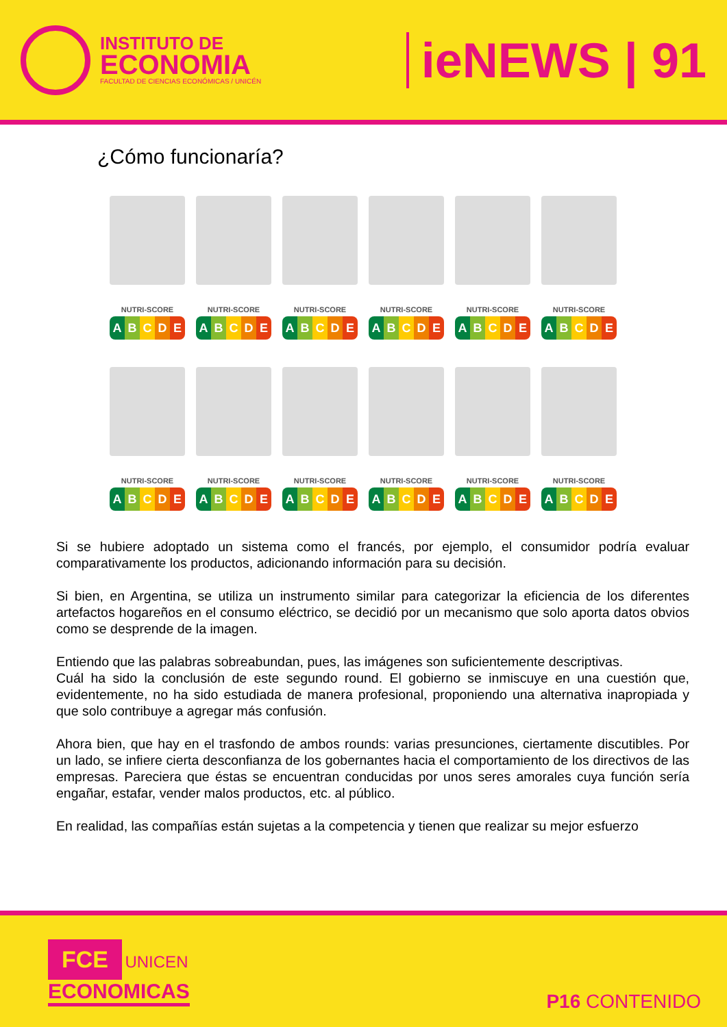INSTITUTO DE
ECONOMIA
FACULTAD DE CIENCIAS ECONÓMICAS / UNICÉN
ieNEWS | 91
¿Cómo funcionaría?
NUTRI-SCORE
ABCDE
NUTRI-SCORE
ABCDE
NUTRI-SCORE
ABCDE
NUTRI-SCORE
ABCDE
NUTRI-SCORE
ABCDE
NUTRI-SCORE
ABCDE
NUTRI-SCORE
ABCDE
NUTRI-SCORE
ABCDE
NUTRI-SCORE
ABCDE
NUTRI-SCORE
ABCDE
NUTRI-SCORE
ABCDE
NUTRI-SCORE
ABCDE
Si se hubiere adoptado un sistema como el francés, por ejemplo, el consumidor podría evaluar comparativamente los productos, adicionando información para su decisión.
Si bien, en Argentina, se utiliza un instrumento similar para categorizar la eficiencia de los diferentes artefactos hogareños en el consumo eléctrico, se decidió por un mecanismo que solo aporta datos obvios como se desprende de la imagen.
Entiendo que las palabras sobreabundan, pues, las imágenes son suficientemente descriptivas.
Cuál ha sido la conclusión de este segundo round. El gobierno se inmiscuye en una cuestión que, evidentemente, no ha sido estudiada de manera profesional, proponiendo una alternativa inapropiada y que solo contribuye a agregar más confusión.
Ahora bien, que hay en el trasfondo de ambos rounds: varias presunciones, ciertamente discutibles. Por un lado, se infiere cierta desconfianza de los gobernantes hacia el comportamiento de los directivos de las empresas. Pareciera que éstas se encuentran conducidas por unos seres amorales cuya función sería engañar, estafar, vender malos productos, etc. al público.
En realidad, las compañías están sujetas a la competencia y tienen que realizar su mejor esfuerzo
FCE UNICEN
ECONOMICAS
P16 CONTENIDO